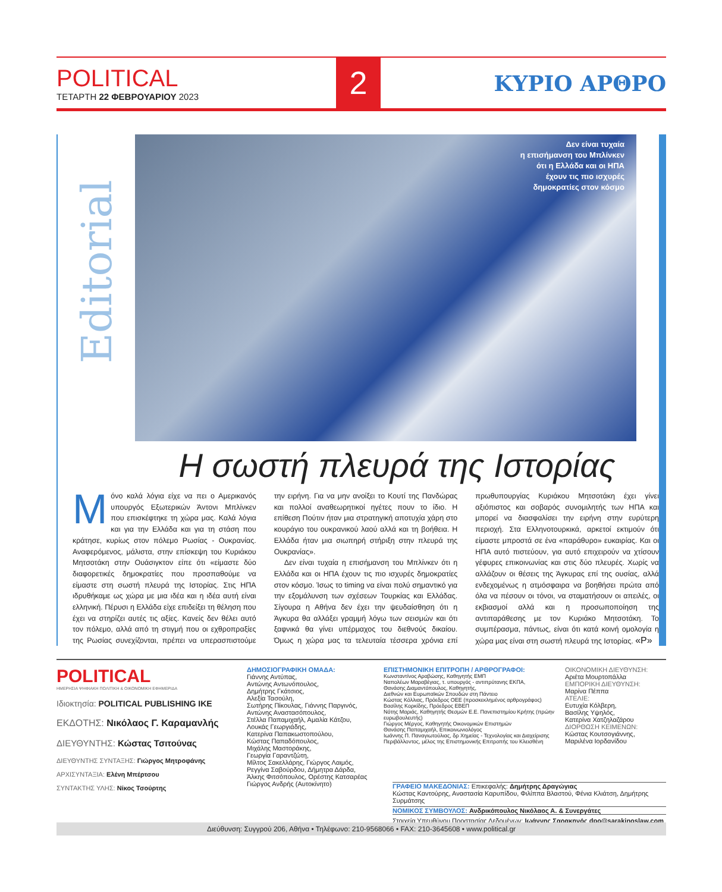POLITICAL
ΤΕΤΑΡΤΗ 22 ΦΕΒΡΟΥΑΡΙΟΥ 2023
2
ΚΥΡΙΟ ΑΡΘΡΟ
Editorial
Δεν είναι τυχαία
η επισήμανση του Μπλίνκεν
ότι η Ελλάδα και οι ΗΠΑ
έχουν τις πιο ισχυρές
δημοκρατίες στον κόσμο
Η σωστή πλευρά της Ιστορίας
Μόνο καλά λόγια είχε να πει ο Αμερικανός υπουργός Εξωτερικών Άντονι Μπλίνκεν που επισκέφτηκε τη χώρα μας. Καλά λόγια και για την Ελλάδα και για τη στάση που κράτησε, κυρίως στον πόλεμο Ρωσίας - Ουκρανίας. Αναφερόμενος, μάλιστα, στην επίσκεψη του Κυριάκου Μητσοτάκη στην Ουάσιγκτον είπε ότι «είμαστε δύο διαφορετικές δημοκρατίες που προσπαθούμε να είμαστε στη σωστή πλευρά της Ιστορίας. Στις ΗΠΑ ιδρυθήκαμε ως χώρα με μια ιδέα και η ιδέα αυτή είναι ελληνική. Πέρυσι η Ελλάδα είχε επιδείξει τη θέληση που έχει να στηρίζει αυτές τις αξίες. Κανείς δεν θέλει αυτό τον πόλεμο, αλλά από τη στιγμή που οι εχθροπραξίες της Ρωσίας συνεχίζονται, πρέπει να υπερασπιστούμε την ειρήνη. Για να μην ανοίξει το Κουτί της Πανδώρας και πολλοί αναθεωρητικοί ηγέτες πουν το ίδιο. Η επίθεση Πούτιν ήταν μια στρατηγική αποτυχία χάρη στο κουράγιο του ουκρανικού λαού αλλά και τη βοήθεια. Η Ελλάδα ήταν μια σιωπηρή στήριξη στην πλευρά της Ουκρανίας».
Δεν είναι τυχαία η επισήμανση του Μπλίνκεν ότι η Ελλάδα και οι ΗΠΑ έχουν τις πιο ισχυρές δημοκρατίες στον κόσμο. Ίσως το timing να είναι πολύ σημαντικό για την εξομάλυνση των σχέσεων Τουρκίας και Ελλάδας. Σίγουρα η Αθήνα δεν έχει την ψευδαίσθηση ότι η Άγκυρα θα αλλάξει γραμμή λόγω των σεισμών και ότι ξαφνικά θα γίνει υπέρμαχος του διεθνούς δικαίου. Όμως η χώρα μας τα τελευταία τέσσερα χρόνια επί πρωθυπουργίας Κυριάκου Μητσοτάκη έχει γίνει αξιόπιστος και σοβαρός συνομιλητής των ΗΠΑ και μπορεί να διασφαλίσει την ειρήνη στην ευρύτερη περιοχή. Στα Ελληνοτουρκικά, αρκετοί εκτιμούν ότι είμαστε μπροστά σε ένα «παράθυρο» ευκαιρίας. Και οι ΗΠΑ αυτό πιστεύουν, για αυτό επιχειρούν να χτίσουν γέφυρες επικοινωνίας και στις δύο πλευρές. Χωρίς να αλλάζουν οι θέσεις της Άγκυρας επί της ουσίας, αλλά ενδεχομένως η ατμόσφαιρα να βοηθήσει πρώτα από όλα να πέσουν οι τόνοι, να σταματήσουν οι απειλές, οι εκβιασμοί αλλά και η προσωποποίηση της αντιπαράθεσης με τον Κυριάκο Μητσοτάκη. Το συμπέρασμα, πάντως, είναι ότι κατά κοινή ομολογία η χώρα μας είναι στη σωστή πλευρά της Ιστορίας. «Ρ»
POLITICAL
ΗΜΕΡΗΣΙΑ ΨΗΦΙΑΚΗ ΠΟΛΙΤΙΚΗ & ΟΙΚΟΝΟΜΙΚΗ ΕΦΗΜΕΡΙΔΑ
Ιδιοκτησία: POLITICAL PUBLISHING IKE
ΕΚΔΟΤΗΣ: Νικόλαος Γ. Καραμανλής
ΔΙΕΥΘΥΝΤΗΣ: Κώστας Τσιτούνας
ΔΙΕΥΘΥΝΤΗΣ ΣΥΝΤΑΞΗΣ: Γιώργος Μητροφάνης
ΑΡΧΙΣΥΝΤΑΞΙΑ: Ελένη Μπέρτσου
ΣΥΝΤΑΚΤΗΣ ΥΛΗΣ: Νίκος Τσούρτης
ΔΗΜΟΣΙΟΓΡΑΦΙΚΗ ΟΜΑΔΑ:
Γιάννης Αντύπας,
Αντώνης Αντωνόπουλος,
Δημήτρης Γκάτσιος,
Αλεξία Τασούλη,
Σωτήρης Πίκουλας, Γιάννης Παργινός,
Αντώνης Αναστασόπουλος,
Στέλλα Παπαμιχαήλ, Αμαλία Κάτζου,
Λουκάς Γεωργιάδης,
Κατερίνα Παπακωστοπούλου,
Κώστας Παπαδόπουλος,
Μιχάλης Μαστοράκης,
Γεωργία Γαραντζώτη,
Μίλτος Σακελλάρης, Γιώργος Λαιμός,
Ρεγγίνα Σαβούρδου, Δήμητρα Δάρδα,
Άλκης Φιτσόπουλος, Ορέστης Κατσαρέας
Γιώργος Ανδρής (Αυτοκίνητο)
ΕΠΙΣΤΗΜΟΝΙΚΗ ΕΠΙΤΡΟΠΗ / ΑΡΘΡΟΓΡΑΦΟΙ:
Κωνσταντίνος Αραβώσης, Καθηγητής ΕΜΠ
Ναπολέων Μαραβέγιας, τ. υπουργός - αντιπρύτανης ΕΚΠΑ,
Θανάσης Διαμαντόπουλος, Καθηγητής,
Διεθνών και Ευρωπαϊκών Σπουδών στη Πάντειο
Κώστας Κόλλιας, Πρόεδρος ΟΕΕ (προσκεκλημένος αρθρογράφος)
Βασίλης Κορκίδης, Πρόεδρος ΕΒΕΠ
Νότης Μαριάς, Καθηγητής Θεσμών Ε.Ε. Πανεπιστημίου Κρήτης (πρώην ευρωβουλευτής)
Γιώργος Μέργος, Καθηγητής Οικονομικών Επιστημών
Θανάσης Παπαμιχαήλ, Επικοινωνιολόγος
Ιωάννης Π. Παναγιωτούλιας, δρ Χημείας - Τεχνολογίας και Διαχείρισης Περιβάλλοντος, μέλος της Επιστημονικής Επιτροπής του Κλεισθένη
ΟΙΚΟΝΟΜΙΚΗ ΔΙΕΥΘΥΝΣΗ:
Αριέτα Μουρτοπάλλα
ΕΜΠΟΡΙΚΗ ΔΙΕΥΘΥΝΣΗ:
Μαρίνα Πέππα
ΑΤΕΛΙΕ:
Ευτυχία Κόλβερη,
Βασίλης Υψηλός,
Κατερίνα Χατζηλαζάρου
ΔΙΟΡΘΩΣΗ ΚΕΙΜΕΝΩΝ:
Κώστας Κουτσογιάννης,
Μαριλένα Ιορδανίδου
ΓΡΑΦΕΙΟ ΜΑΚΕΔΟΝΙΑΣ: Επικεφαλής: Δημήτρης Δραγώγιας
Κώστας Καντούρης, Αναστασία Καρυπίδου, Φιλίππα Βλαστού, Φένια Κλιάτση, Δημήτρης Συρμάτσης
ΝΟΜΙΚΟΣ ΣΥΜΒΟΥΛΟΣ: Ανδρικόπουλος Νικόλαος Α. & Συνεργάτες
Στοιχεία Υπευθύνου Προστασίας Δεδομένων: Ιωάννης Σαρακηνός dpo@sarakinoslaw.com
Διεύθυνση: Συγγρού 206, Αθήνα • Τηλέφωνο: 210-9568066 • FAX: 210-3645608 • www.political.gr